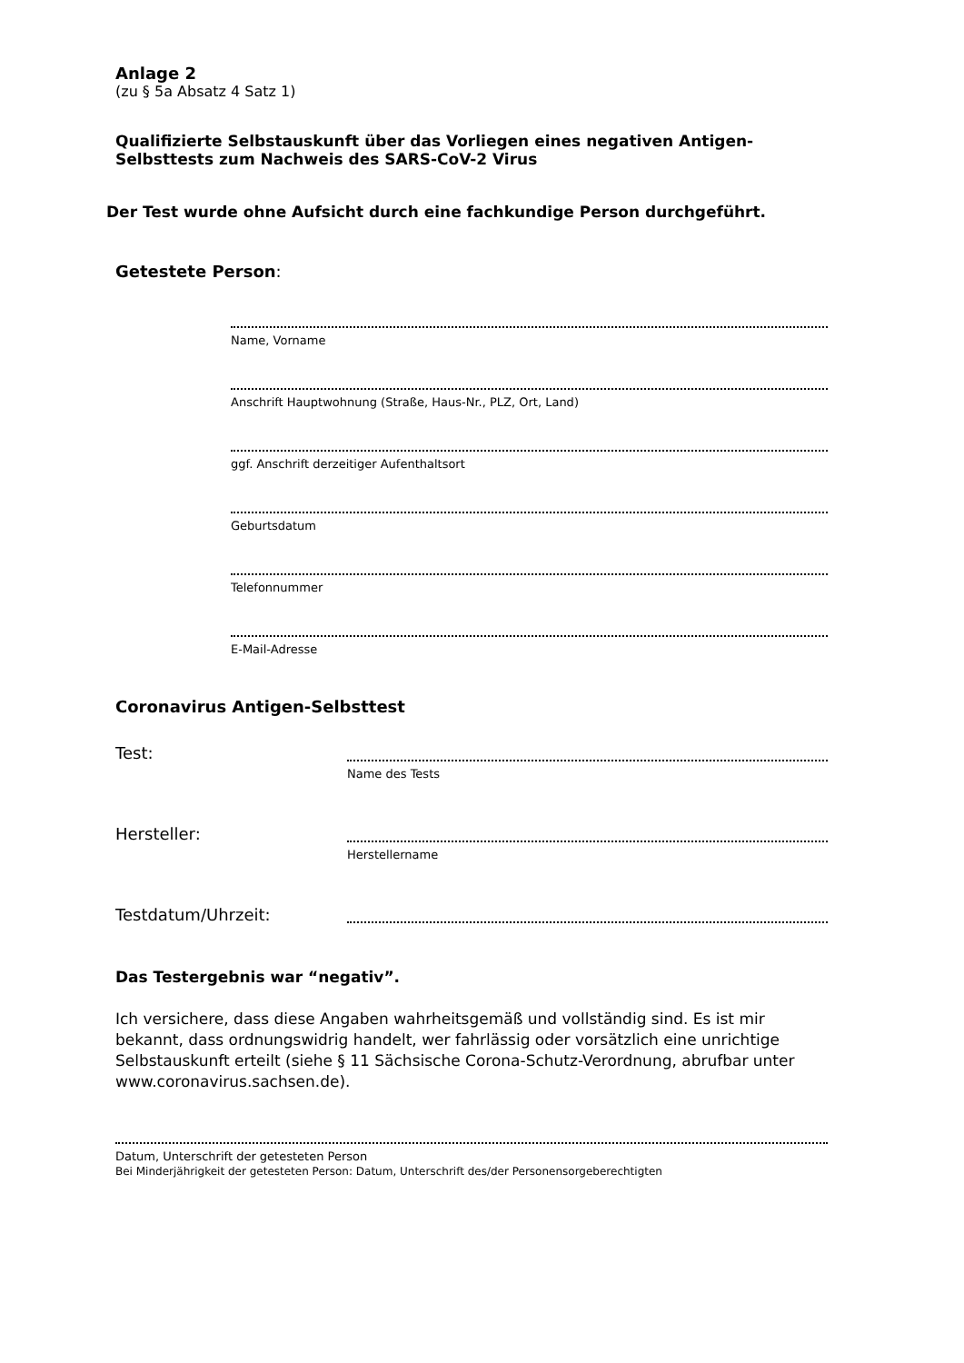Anlage 2
(zu § 5a Absatz 4 Satz 1)
Qualifizierte Selbstauskunft über das Vorliegen eines negativen Antigen-Selbsttests zum Nachweis des SARS-CoV-2 Virus
Der Test wurde ohne Aufsicht durch eine fachkundige Person durchgeführt.
Getestete Person:
Name, Vorname
Anschrift Hauptwohnung (Straße, Haus-Nr., PLZ, Ort, Land)
ggf. Anschrift derzeitiger Aufenthaltsort
Geburtsdatum
Telefonnummer
E-Mail-Adresse
Coronavirus Antigen-Selbsttest
Test:
Name des Tests
Hersteller:
Herstellername
Testdatum/Uhrzeit:
Das Testergebnis war “negativ”.
Ich versichere, dass diese Angaben wahrheitsgemäß und vollständig sind. Es ist mir bekannt, dass ordnungswidrig handelt, wer fahrlässig oder vorsätzlich eine unrichtige Selbstauskunft erteilt (siehe § 11 Sächsische Corona-Schutz-Verordnung, abrufbar unter www.coronavirus.sachsen.de).
Datum, Unterschrift der getesteten Person
Bei Minderjährigkeit der getesteten Person: Datum, Unterschrift des/der Personensorgeberechtigten